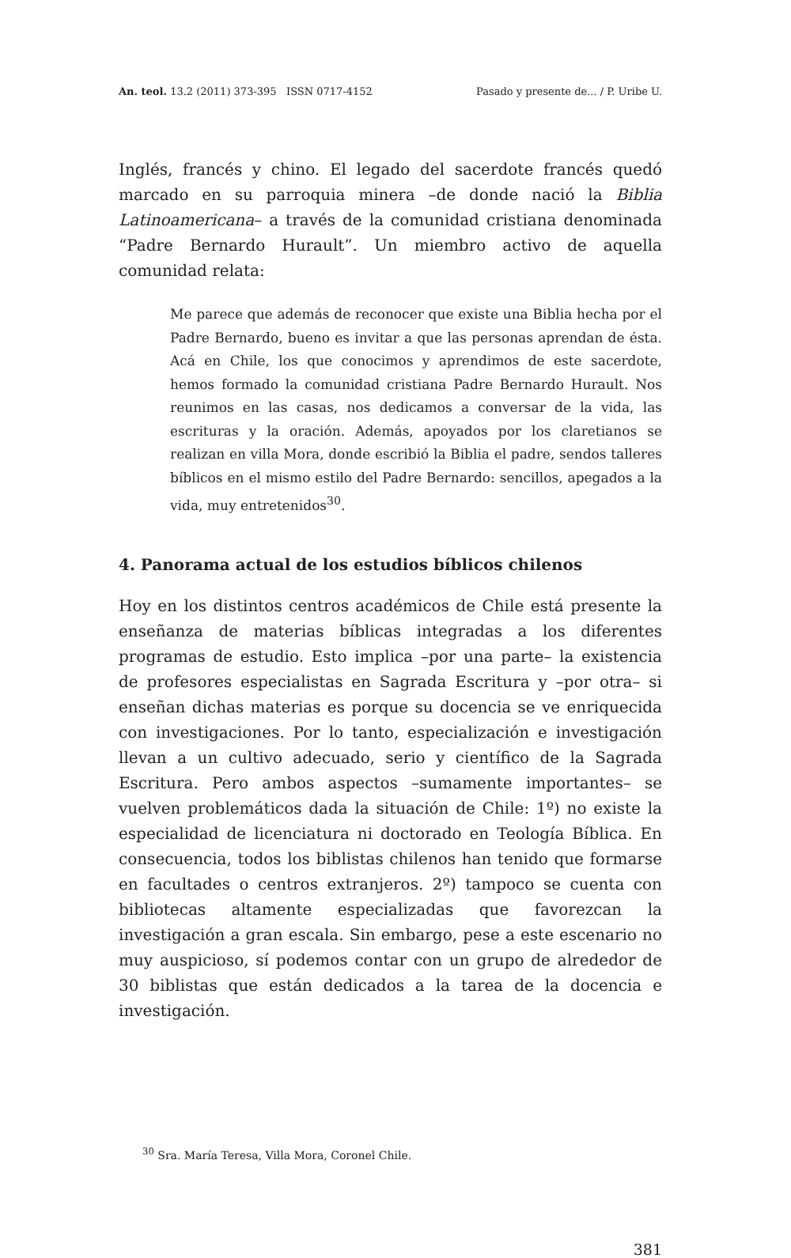An. teol. 13.2 (2011) 373-395 ISSN 0717-4152 Pasado y presente de... / P. Uribe U.
Inglés, francés y chino. El legado del sacerdote francés quedó marcado en su parroquia minera –de donde nació la Biblia Latinoamericana– a través de la comunidad cristiana denominada “Padre Bernardo Hurault”. Un miembro activo de aquella comunidad relata:
Me parece que además de reconocer que existe una Biblia hecha por el Padre Bernardo, bueno es invitar a que las personas aprendan de ésta. Acá en Chile, los que conocimos y aprendimos de este sacerdote, hemos formado la comunidad cristiana Padre Bernardo Hurault. Nos reunimos en las casas, nos dedicamos a conversar de la vida, las escrituras y la oración. Además, apoyados por los claretianos se realizan en villa Mora, donde escribió la Biblia el padre, sendos talleres bíblicos en el mismo estilo del Padre Bernardo: sencillos, apegados a la vida, muy entretenidos<sup>30</sup>.
4. Panorama actual de los estudios bíblicos chilenos
Hoy en los distintos centros académicos de Chile está presente la enseñanza de materias bíblicas integradas a los diferentes programas de estudio. Esto implica –por una parte– la existencia de profesores especialistas en Sagrada Escritura y –por otra– si enseñan dichas materias es porque su docencia se ve enriquecida con investigaciones. Por lo tanto, especialización e investigación llevan a un cultivo adecuado, serio y científico de la Sagrada Escritura. Pero ambos aspectos –sumamente importantes– se vuelven problemáticos dada la situación de Chile: 1º) no existe la especialidad de licenciatura ni doctorado en Teología Bíblica. En consecuencia, todos los biblistas chilenos han tenido que formarse en facultades o centros extranjeros. 2º) tampoco se cuenta con bibliotecas altamente especializadas que favorezcan la investigación a gran escala. Sin embargo, pese a este escenario no muy auspicioso, sí podemos contar con un grupo de alrededor de 30 biblistas que están dedicados a la tarea de la docencia e investigación.
<sup>30</sup> Sra. María Teresa, Villa Mora, Coronel Chile.
381